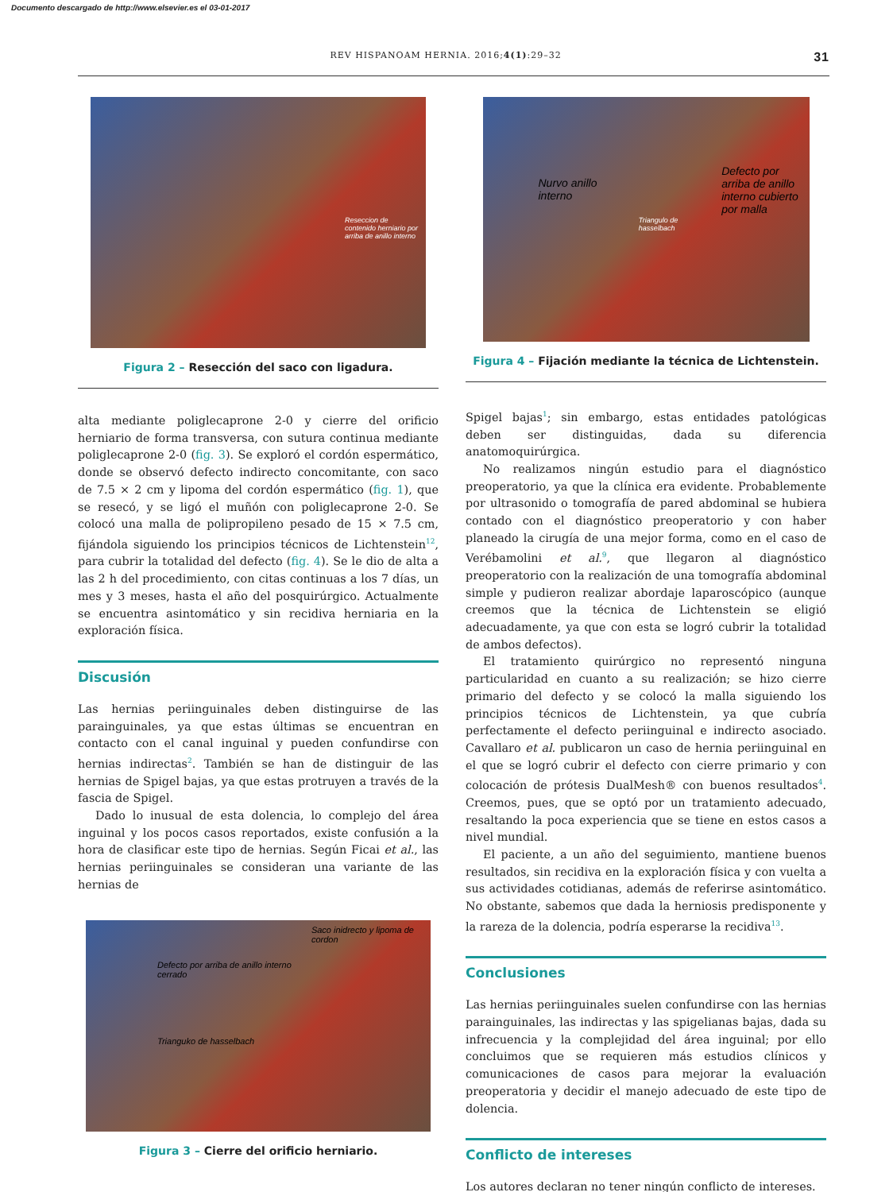Documento descargado de http://www.elsevier.es el 03-01-2017
REV HISPANOAM HERNIA. 2016;4(1):29–32 31
Reseccion de contenido herniario por arriba de anillo interno
Figura 2 – Resección del saco con ligadura.
alta mediante poliglecaprone 2-0 y cierre del orificio herniario de forma transversa, con sutura continua mediante poliglecaprone 2-0 (fig. 3). Se exploró el cordón espermático, donde se observó defecto indirecto concomitante, con saco de 7.5 × 2 cm y lipoma del cordón espermático (fig. 1), que se resecó, y se ligó el muñón con poliglecaprone 2-0. Se colocó una malla de polipropileno pesado de 15 × 7.5 cm, fijándola siguiendo los principios técnicos de Lichtenstein<sup>12</sup>, para cubrir la totalidad del defecto (fig. 4). Se le dio de alta a las 2 h del procedimiento, con citas continuas a los 7 días, un mes y 3 meses, hasta el año del posquirúrgico. Actualmente se encuentra asintomático y sin recidiva herniaria en la exploración física.
Discusión
Las hernias periinguinales deben distinguirse de las parainguinales, ya que estas últimas se encuentran en contacto con el canal inguinal y pueden confundirse con hernias indirectas<sup>2</sup>. También se han de distinguir de las hernias de Spigel bajas, ya que estas protruyen a través de la fascia de Spigel.
Dado lo inusual de esta dolencia, lo complejo del área inguinal y los pocos casos reportados, existe confusión a la hora de clasificar este tipo de hernias. Según Ficai et al., las hernias periinguinales se consideran una variante de las hernias de
Defecto por arriba de anillo interno cerrado
Trianguko de hasselbach
Saco inidrecto y lipoma de cordon
Figura 3 – Cierre del orificio herniario.
Nurvo anillo interno
Triangulo de hasselbach
Defecto por arriba de anillo interno cubierto por malla
Figura 4 – Fijación mediante la técnica de Lichtenstein.
Spigel bajas<sup>1</sup>; sin embargo, estas entidades patológicas deben ser distinguidas, dada su diferencia anatomoquirúrgica.
No realizamos ningún estudio para el diagnóstico preoperatorio, ya que la clínica era evidente. Probablemente por ultrasonido o tomografía de pared abdominal se hubiera contado con el diagnóstico preoperatorio y con haber planeado la cirugía de una mejor forma, como en el caso de Verébamolini et al.<sup>9</sup>, que llegaron al diagnóstico preoperatorio con la realización de una tomografía abdominal simple y pudieron realizar abordaje laparoscópico (aunque creemos que la técnica de Lichtenstein se eligió adecuadamente, ya que con esta se logró cubrir la totalidad de ambos defectos).
El tratamiento quirúrgico no representó ninguna particularidad en cuanto a su realización; se hizo cierre primario del defecto y se colocó la malla siguiendo los principios técnicos de Lichtenstein, ya que cubría perfectamente el defecto periinguinal e indirecto asociado. Cavallaro et al. publicaron un caso de hernia periinguinal en el que se logró cubrir el defecto con cierre primario y con colocación de prótesis DualMesh® con buenos resultados<sup>4</sup>. Creemos, pues, que se optó por un tratamiento adecuado, resaltando la poca experiencia que se tiene en estos casos a nivel mundial.
El paciente, a un año del seguimiento, mantiene buenos resultados, sin recidiva en la exploración física y con vuelta a sus actividades cotidianas, además de referirse asintomático. No obstante, sabemos que dada la herniosis predisponente y la rareza de la dolencia, podría esperarse la recidiva<sup>13</sup>.
Conclusiones
Las hernias periinguinales suelen confundirse con las hernias parainguinales, las indirectas y las spigelianas bajas, dada su infrecuencia y la complejidad del área inguinal; por ello concluimos que se requieren más estudios clínicos y comunicaciones de casos para mejorar la evaluación preoperatoria y decidir el manejo adecuado de este tipo de dolencia.
Conflicto de intereses
Los autores declaran no tener ningún conflicto de intereses.